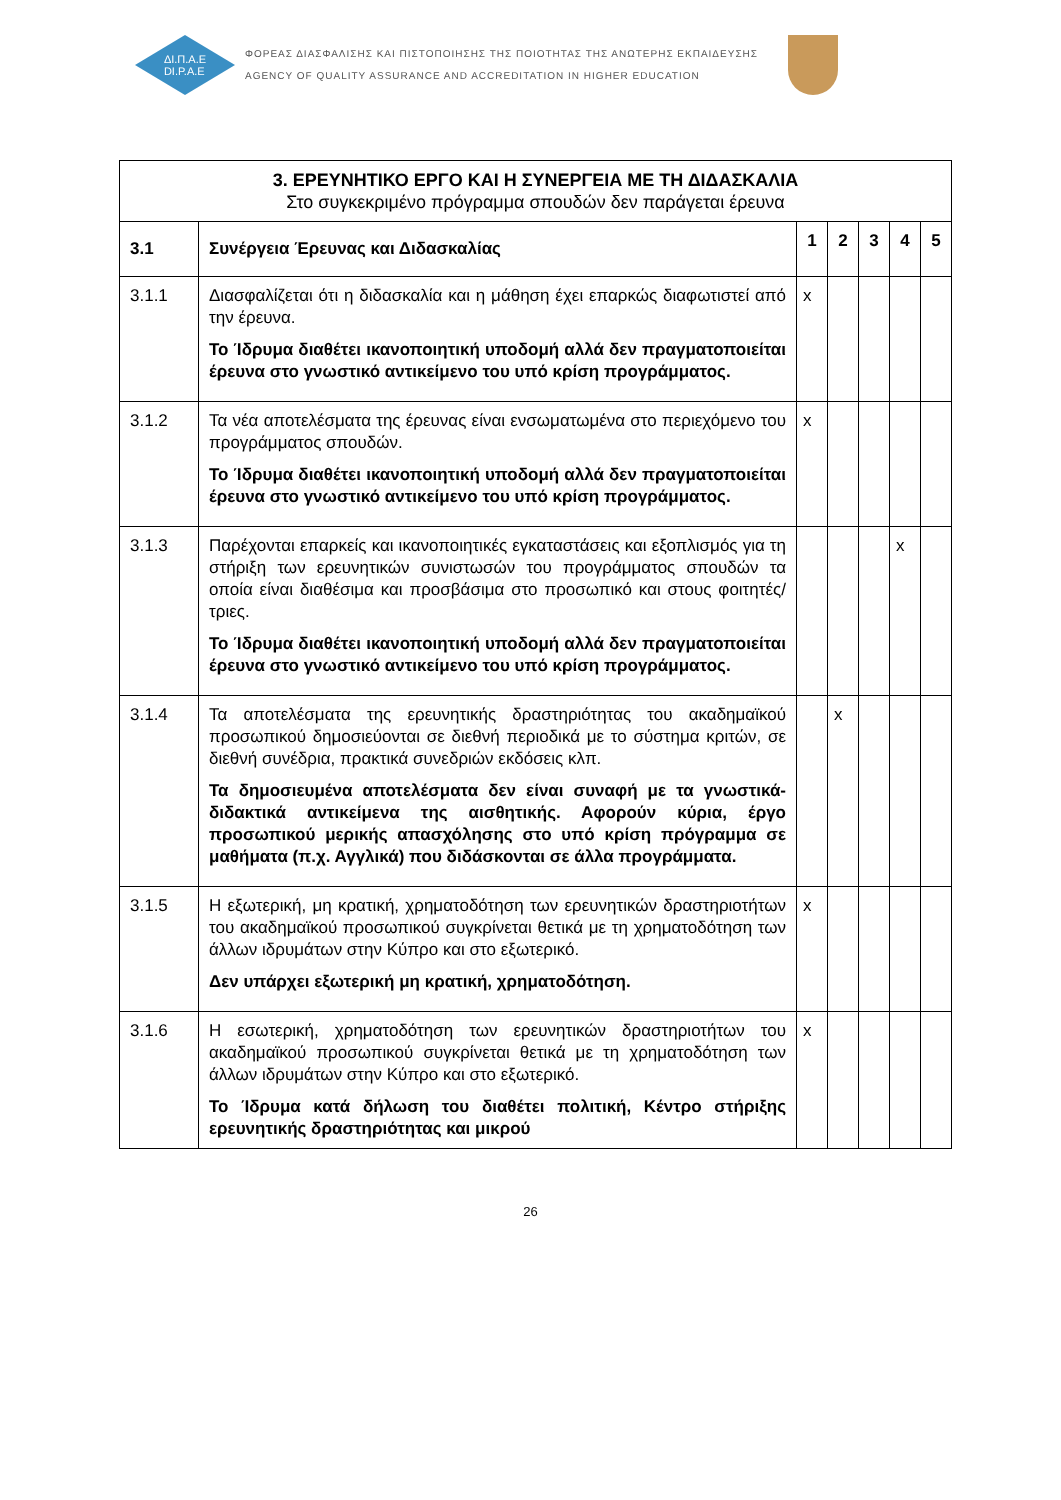ΔΙ.Π.Α.Ε
DI.P.A.E
ΦΟΡΕΑΣ ΔΙΑΣΦΑΛΙΣΗΣ ΚΑΙ ΠΙΣΤΟΠΟΙΗΣΗΣ ΤΗΣ ΠΟΙΟΤΗΤΑΣ ΤΗΣ ΑΝΩΤΕΡΗΣ ΕΚΠΑΙΔΕΥΣΗΣ
AGENCY OF QUALITY ASSURANCE AND ACCREDITATION IN HIGHER EDUCATION
| 3. ΕΡΕΥΝΗΤΙΚΟ ΕΡΓΟ ΚΑΙ Η ΣΥΝΕΡΓΕΙΑ ΜΕ ΤΗ ΔΙΔΑΣΚΑΛΙΑ Στο συγκεκριμένο πρόγραμμα σπουδών δεν παράγεται έρευνα | | | | | | |
| 3.1 | Συνέργεια Έρευνας και Διδασκαλίας | 1 | 2 | 3 | 4 | 5 |
| 3.1.1 | Διασφαλίζεται ότι η διδασκαλία και η μάθηση έχει επαρκώς διαφωτιστεί από την έρευνα. Το Ίδρυμα διαθέτει ικανοποιητική υποδομή αλλά δεν πραγματοποιείται έρευνα στο γνωστικό αντικείμενο του υπό κρίση προγράμματος. | x | | | | |
| 3.1.2 | Τα νέα αποτελέσματα της έρευνας είναι ενσωματωμένα στο περιεχόμενο του προγράμματος σπουδών. Το Ίδρυμα διαθέτει ικανοποιητική υποδομή αλλά δεν πραγματοποιείται έρευνα στο γνωστικό αντικείμενο του υπό κρίση προγράμματος. | x | | | | |
| 3.1.3 | Παρέχονται επαρκείς και ικανοποιητικές εγκαταστάσεις και εξοπλισμός για τη στήριξη των ερευνητικών συνιστωσών του προγράμματος σπουδών τα οποία είναι διαθέσιμα και προσβάσιμα στο προσωπικό και στους φοιτητές/τριες. Το Ίδρυμα διαθέτει ικανοποιητική υποδομή αλλά δεν πραγματοποιείται έρευνα στο γνωστικό αντικείμενο του υπό κρίση προγράμματος. | | | | x | |
| 3.1.4 | Τα αποτελέσματα της ερευνητικής δραστηριότητας του ακαδημαϊκού προσωπικού δημοσιεύονται σε διεθνή περιοδικά με το σύστημα κριτών, σε διεθνή συνέδρια, πρακτικά συνεδριών εκδόσεις κλπ. Τα δημοσιευμένα αποτελέσματα δεν είναι συναφή με τα γνωστικά-διδακτικά αντικείμενα της αισθητικής. Αφορούν κύρια, έργο προσωπικού μερικής απασχόλησης στο υπό κρίση πρόγραμμα σε μαθήματα (π.χ. Αγγλικά) που διδάσκονται σε άλλα προγράμματα. | | x | | | |
| 3.1.5 | Η εξωτερική, μη κρατική, χρηματοδότηση των ερευνητικών δραστηριοτήτων του ακαδημαϊκού προσωπικού συγκρίνεται θετικά με τη χρηματοδότηση των άλλων ιδρυμάτων στην Κύπρο και στο εξωτερικό. Δεν υπάρχει εξωτερική μη κρατική, χρηματοδότηση. | x | | | | |
| 3.1.6 | Η εσωτερική, χρηματοδότηση των ερευνητικών δραστηριοτήτων του ακαδημαϊκού προσωπικού συγκρίνεται θετικά με τη χρηματοδότηση των άλλων ιδρυμάτων στην Κύπρο και στο εξωτερικό. Το Ίδρυμα κατά δήλωση του διαθέτει πολιτική, Κέντρο στήριξης ερευνητικής δραστηριότητας και μικρού | x | | | | |
26